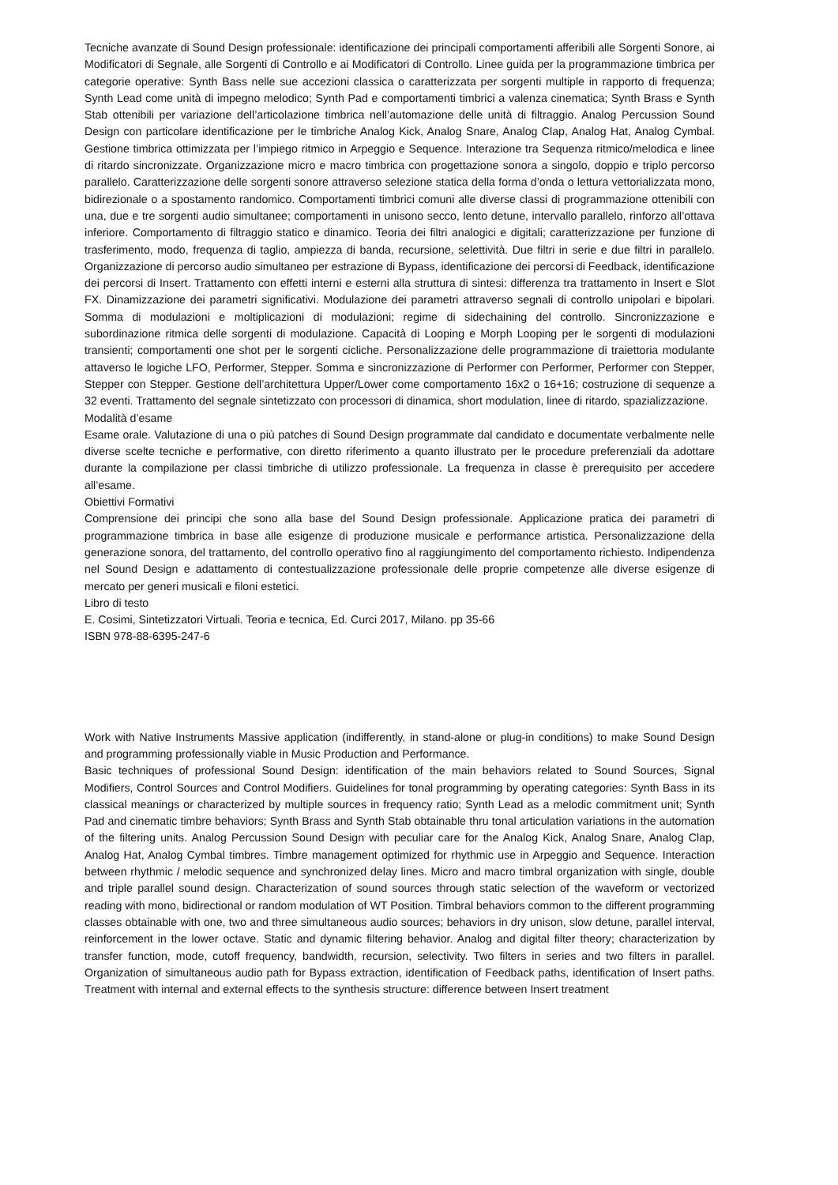Tecniche avanzate di Sound Design professionale: identificazione dei principali comportamenti afferibili alle Sorgenti Sonore, ai Modificatori di Segnale, alle Sorgenti di Controllo e ai Modificatori di Controllo. Linee guida per la programmazione timbrica per categorie operative: Synth Bass nelle sue accezioni classica o caratterizzata per sorgenti multiple in rapporto di frequenza; Synth Lead come unità di impegno melodico; Synth Pad e comportamenti timbrici a valenza cinematica; Synth Brass e Synth Stab ottenibili per variazione dell’articolazione timbrica nell’automazione delle unità di filtraggio. Analog Percussion Sound Design con particolare identificazione per le timbriche Analog Kick, Analog Snare, Analog Clap, Analog Hat, Analog Cymbal. Gestione timbrica ottimizzata per l’impiego ritmico in Arpeggio e Sequence. Interazione tra Sequenza ritmico/melodica e linee di ritardo sincronizzate. Organizzazione micro e macro timbrica con progettazione sonora a singolo, doppio e triplo percorso parallelo. Caratterizzazione delle sorgenti sonore attraverso selezione statica della forma d’onda o lettura vettorializzata mono, bidirezionale o a spostamento randomico. Comportamenti timbrici comuni alle diverse classi di programmazione ottenibili con una, due e tre sorgenti audio simultanee; comportamenti in unisono secco, lento detune, intervallo parallelo, rinforzo all’ottava inferiore. Comportamento di filtraggio statico e dinamico. Teoria dei filtri analogici e digitali; caratterizzazione per funzione di trasferimento, modo, frequenza di taglio, ampiezza di banda, recursione, selettività. Due filtri in serie e due filtri in parallelo. Organizzazione di percorso audio simultaneo per estrazione di Bypass, identificazione dei percorsi di Feedback, identificazione dei percorsi di Insert. Trattamento con effetti interni e esterni alla struttura di sintesi: differenza tra trattamento in Insert e Slot FX. Dinamizzazione dei parametri significativi. Modulazione dei parametri attraverso segnali di controllo unipolari e bipolari. Somma di modulazioni e moltiplicazioni di modulazioni; regime di sidechaining del controllo. Sincronizzazione e subordinazione ritmica delle sorgenti di modulazione. Capacità di Looping e Morph Looping per le sorgenti di modulazioni transienti; comportamenti one shot per le sorgenti cicliche. Personalizzazione delle programmazione di traiettoria modulante attaverso le logiche LFO, Performer, Stepper. Somma e sincronizzazione di Performer con Performer, Performer con Stepper, Stepper con Stepper. Gestione dell’architettura Upper/Lower come comportamento 16x2 o 16+16; costruzione di sequenze a 32 eventi. Trattamento del segnale sintetizzato con processori di dinamica, short modulation, linee di ritardo, spazializzazione.
Modalità d’esame
Esame orale. Valutazione di una o più patches di Sound Design programmate dal candidato e documentate verbalmente nelle diverse scelte tecniche e performative, con diretto riferimento a quanto illustrato per le procedure preferenziali da adottare durante la compilazione per classi timbriche di utilizzo professionale. La frequenza in classe è prerequisito per accedere all’esame.
Obiettivi Formativi
Comprensione dei principi che sono alla base del Sound Design professionale. Applicazione pratica dei parametri di programmazione timbrica in base alle esigenze di produzione musicale e performance artistica. Personalizzazione della generazione sonora, del trattamento, del controllo operativo fino al raggiungimento del comportamento richiesto. Indipendenza nel Sound Design e adattamento di contestualizzazione professionale delle proprie competenze alle diverse esigenze di mercato per generi musicali e filoni estetici.
Libro di testo
E. Cosimi, Sintetizzatori Virtuali. Teoria e tecnica, Ed. Curci 2017, Milano. pp 35-66
ISBN 978-88-6395-247-6
Work with Native Instruments Massive application (indifferently, in stand-alone or plug-in conditions) to make Sound Design and programming professionally viable in Music Production and Performance.
Basic techniques of professional Sound Design: identification of the main behaviors related to Sound Sources, Signal Modifiers, Control Sources and Control Modifiers. Guidelines for tonal programming by operating categories: Synth Bass in its classical meanings or characterized by multiple sources in frequency ratio; Synth Lead as a melodic commitment unit; Synth Pad and cinematic timbre behaviors; Synth Brass and Synth Stab obtainable thru tonal articulation variations in the automation of the filtering units. Analog Percussion Sound Design with peculiar care for the Analog Kick, Analog Snare, Analog Clap, Analog Hat, Analog Cymbal timbres. Timbre management optimized for rhythmic use in Arpeggio and Sequence. Interaction between rhythmic / melodic sequence and synchronized delay lines. Micro and macro timbral organization with single, double and triple parallel sound design. Characterization of sound sources through static selection of the waveform or vectorized reading with mono, bidirectional or random modulation of WT Position. Timbral behaviors common to the different programming classes obtainable with one, two and three simultaneous audio sources; behaviors in dry unison, slow detune, parallel interval, reinforcement in the lower octave. Static and dynamic filtering behavior. Analog and digital filter theory; characterization by transfer function, mode, cutoff frequency, bandwidth, recursion, selectivity. Two filters in series and two filters in parallel. Organization of simultaneous audio path for Bypass extraction, identification of Feedback paths, identification of Insert paths. Treatment with internal and external effects to the synthesis structure: difference between Insert treatment